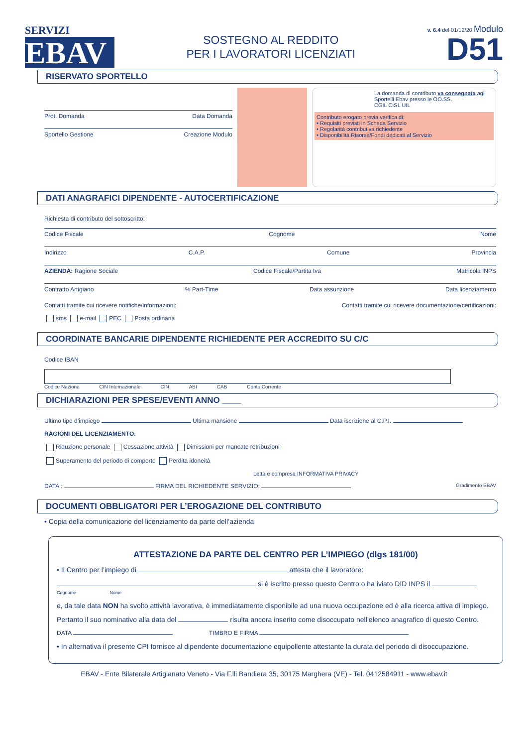SERVIZI
EBAV
SOSTEGNO AL REDDITO
PER I LAVORATORI LICENZIATI
v. 6.4 del 01/12/20 Modulo
D51
RISERVATO SPORTELLO
Prot. Domanda Data Domanda
Sportello Gestione Creazione Modulo
La domanda di contributo va consegnata agli Sportelli Ebav presso le OO.SS.
CGIL CISL UIL
Contributo erogato previa verifica di:
• Requisiti previsti in Scheda Servizio
• Regolarità contributiva richiedente
• Disponibilità Risorse/Fondi dedicati al Servizio
DATI ANAGRAFICI DIPENDENTE - AUTOCERTIFICAZIONE
Richiesta di contributo del sottoscritto:
Codice Fiscale Cognome Nome
Indirizzo C.A.P. Comune Provincia
AZIENDA: Ragione Sociale Codice Fiscale/Partita Iva Matricola INPS
Contratto Artigiano% Part-Time Data assunzione Data licenziamento
Contatti tramite cui ricevere notifiche/informazioni: Contatti tramite cui ricevere documentazione/certificazioni:
sms e-mail PEC Posta ordinaria
COORDINATE BANCARIE DIPENDENTE RICHIEDENTE PER ACCREDITO SU C/C
Codice IBAN
Codice Nazione CIN Internazionale CIN ABI CAB Conto Corrente
DICHIARAZIONI PER SPESE/EVENTI ANNO ____
Ultimo tipo d’impiego Ultima mansione Data iscrizione al C.P.I.
RAGIONI DEL LICENZIAMENTO:
Riduzione personale Cessazione attività Dimissioni per mancate retribuzioni
Superamento del periodo di comporto Perdita idoneità
Letta e compresa INFORMATIVA PRIVACY
DATA : FIRMA DEL RICHIEDENTE SERVIZIO: Gradimento EBAV
DOCUMENTI OBBLIGATORI PER L’EROGAZIONE DEL CONTRIBUTO
• Copia della comunicazione del licenziamento da parte dell’azienda
ATTESTAZIONE DA PARTE DEL CENTRO PER L’IMPIEGO (dlgs 181/00)
• Il Centro per l’impiego di attesta che il lavoratore:
si è iscritto presso questo Centro o ha iviato DID INPS il
Cognome Nome
e, da tale data NON ha svolto attività lavorativa, è immediatamente disponibile ad una nuova occupazione ed è alla ricerca attiva di impiego.
Pertanto il suo nominativo alla data del risulta ancora inserito come disoccupato nell’elenco anagrafico di questo Centro.
DATA TIMBRO E FIRMA
• In alternativa il presente CPI fornisce al dipendente documentazione equipollente attestante la durata del periodo di disoccupazione.
EBAV - Ente Bilaterale Artigianato Veneto - Via F.lli Bandiera 35, 30175 Marghera (VE) - Tel. 0412584911 - www.ebav.it